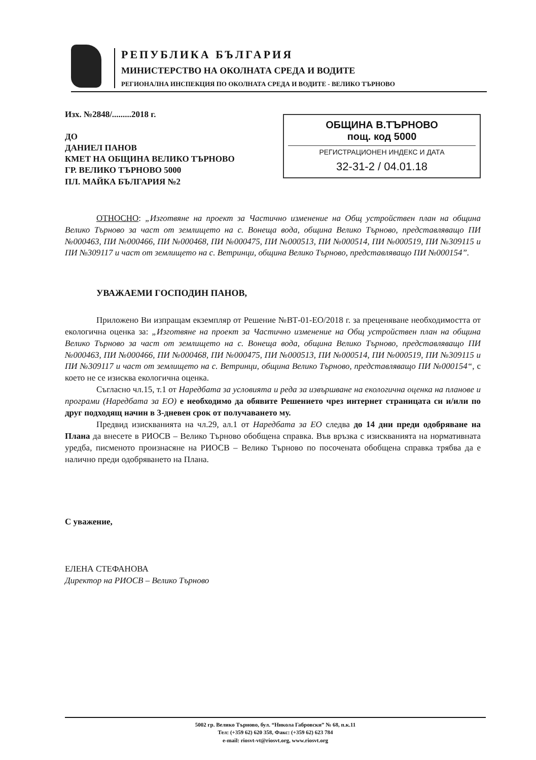РЕПУБЛИКА БЪЛГАРИЯ
МИНИСТЕРСТВО НА ОКОЛНАТА СРЕДА И ВОДИТЕ
РЕГИОНАЛНА ИНСПЕКЦИЯ ПО ОКОЛНАТА СРЕДА И ВОДИТЕ - ВЕЛИКО ТЪРНОВО
ОБЩИНА В.ТЪРНОВО
пощ. код 5000
РЕГИСТРАЦИОНЕН ИНДЕКС И ДАТА
32-31-2 / 04.01.18
Изх. №2848/.........2018 г.
ДО
ДАНИЕЛ ПАНОВ
КМЕТ НА ОБЩИНА ВЕЛИКО ТЪРНОВО
ГР. ВЕЛИКО ТЪРНОВО 5000
ПЛ. МАЙКА БЪЛГАРИЯ №2
ОТНОСНО: „Изготвяне на проект за Частично изменение на Общ устройствен план на община Велико Търново за част от землището на с. Вонеща вода, община Велико Търново, представляващо ПИ №000463, ПИ №000466, ПИ №000468, ПИ №000475, ПИ №000513, ПИ №000514, ПИ №000519, ПИ №309115 и ПИ №309117 и част от землището на с. Ветринци, община Велико Търново, представляващо ПИ №000154”.
УВАЖАЕМИ ГОСПОДИН ПАНОВ,
Приложено Ви изпращам екземпляр от Решение №ВТ-01-ЕО/2018 г. за преценяване необходимостта от екологична оценка за: „Изготвяне на проект за Частично изменение на Общ устройствен план на община Велико Търново за част от землището на с. Вонеща вода, община Велико Търново, представляващо ПИ №000463, ПИ №000466, ПИ №000468, ПИ №000475, ПИ №000513, ПИ №000514, ПИ №000519, ПИ №309115 и ПИ №309117 и част от землището на с. Ветринци, община Велико Търново, представляващо ПИ №000154“, с което не се изисква екологична оценка.
Съгласно чл.15, т.1 от Наредбата за условията и реда за извършване на екологична оценка на планове и програми (Наредбата за ЕО) е необходимо да обявите Решението чрез интернет страницата си и/или по друг подходящ начин в 3-дневен срок от получаването му.
Предвид изискванията на чл.29, ал.1 от Наредбата за ЕО следва до 14 дни преди одобряване на Плана да внесете в РИОСВ – Велико Търново обобщена справка. Във връзка с изискванията на нормативната уредба, писменото произнасяне на РИОСВ – Велико Търново по посочената обобщена справка трябва да е налично преди одобряването на Плана.
С уважение,
ЕЛЕНА СТЕФАНОВА
Директор на РИОСВ – Велико Търново
5002 гр. Велико Търново, бул. “Никола Габровски” № 68, п.к.11
Тел: (+359 62) 620 358, Факс: (+359 62) 623 784
e-mail: riosvt-vt@riosvt.org, www.riosvt.org